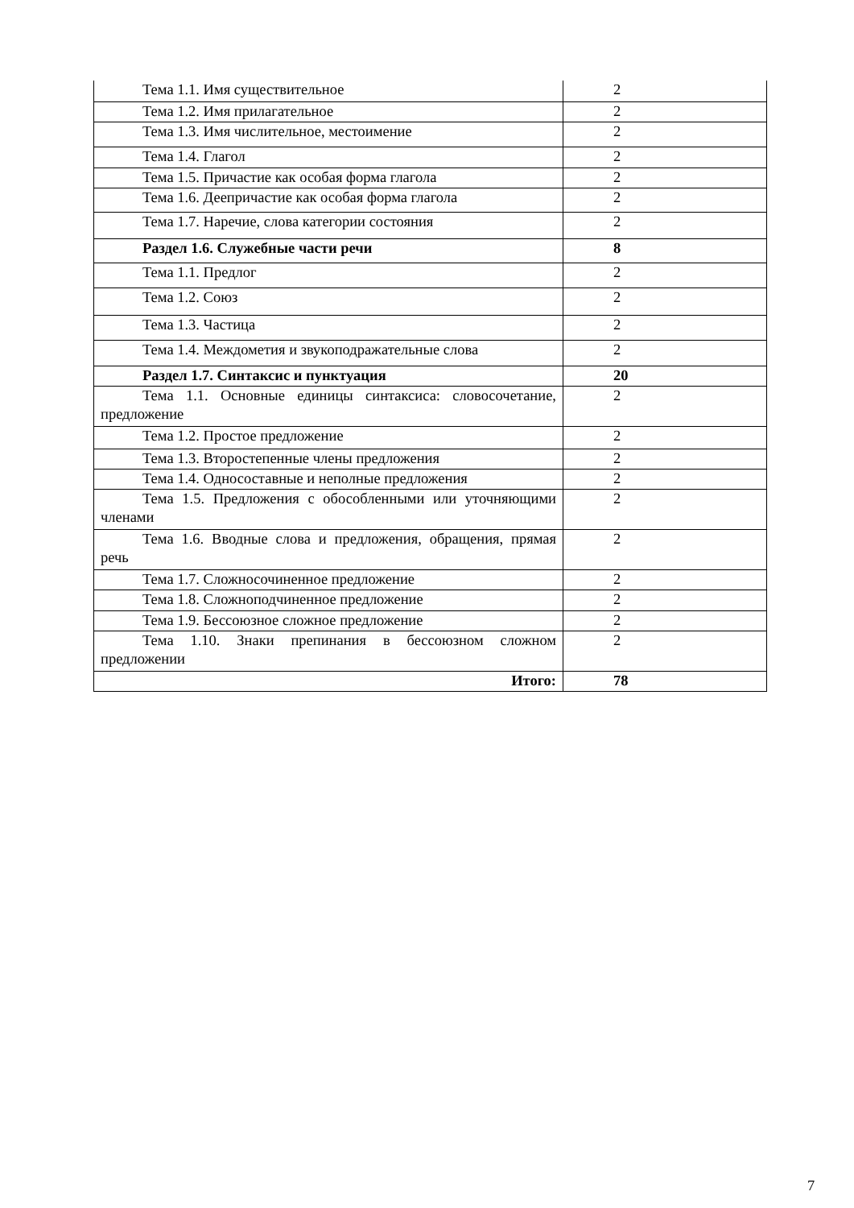| Тема 1.1. Имя существительное | 2 |
| Тема 1.2. Имя прилагательное | 2 |
| Тема 1.3. Имя числительное, местоимение | 2 |
| Тема 1.4. Глагол | 2 |
| Тема 1.5. Причастие как особая форма глагола | 2 |
| Тема 1.6. Деепричастие как особая форма глагола | 2 |
| Тема 1.7. Наречие, слова категории состояния | 2 |
| Раздел 1.6. Служебные части речи | 8 |
| Тема 1.1. Предлог | 2 |
| Тема 1.2. Союз | 2 |
| Тема 1.3. Частица | 2 |
| Тема 1.4. Междометия и звукоподражательные слова | 2 |
| Раздел 1.7. Синтаксис и пунктуация | 20 |
| Тема 1.1. Основные единицы синтаксиса: словосочетание, предложение | 2 |
| Тема 1.2. Простое предложение | 2 |
| Тема 1.3. Второстепенные члены предложения | 2 |
| Тема 1.4. Односоставные и неполные предложения | 2 |
| Тема 1.5. Предложения с обособленными или уточняющими членами | 2 |
| Тема 1.6. Вводные слова и предложения, обращения, прямая речь | 2 |
| Тема 1.7. Сложносочиненное предложение | 2 |
| Тема 1.8. Сложноподчиненное предложение | 2 |
| Тема 1.9. Бессоюзное сложное предложение | 2 |
| Тема 1.10. Знаки препинания в бессоюзном сложном предложении | 2 |
| Итого: | 78 |
7